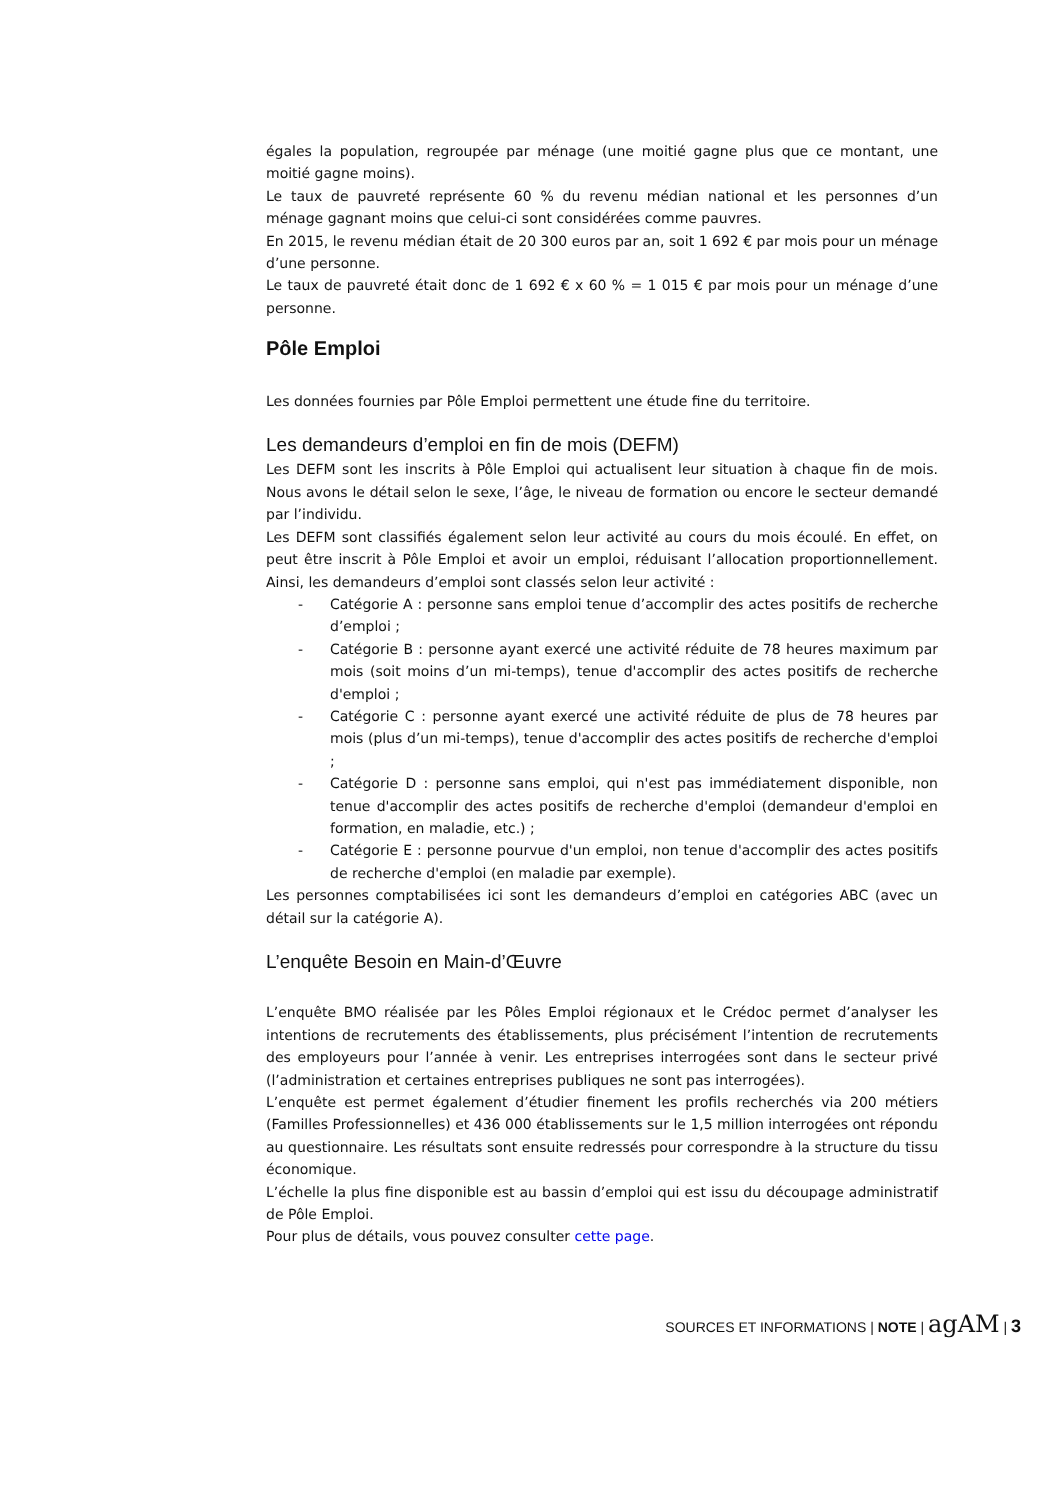égales la population, regroupée par ménage (une moitié gagne plus que ce montant, une moitié gagne moins).
Le taux de pauvreté représente 60 % du revenu médian national et les personnes d’un ménage gagnant moins que celui-ci sont considérées comme pauvres.
En 2015, le revenu médian était de 20 300 euros par an, soit 1 692 € par mois pour un ménage d’une personne.
Le taux de pauvreté était donc de 1 692 € x 60 % = 1 015 € par mois pour un ménage d’une personne.
Pôle Emploi
Les données fournies par Pôle Emploi permettent une étude fine du territoire.
Les demandeurs d’emploi en fin de mois (DEFM)
Les DEFM sont les inscrits à Pôle Emploi qui actualisent leur situation à chaque fin de mois. Nous avons le détail selon le sexe, l’âge, le niveau de formation ou encore le secteur demandé par l’individu.
Les DEFM sont classifiés également selon leur activité au cours du mois écoulé. En effet, on peut être inscrit à Pôle Emploi et avoir un emploi, réduisant l’allocation proportionnellement. Ainsi, les demandeurs d’emploi sont classés selon leur activité :
- Catégorie A : personne sans emploi tenue d’accomplir des actes positifs de recherche d’emploi ;
- Catégorie B : personne ayant exercé une activité réduite de 78 heures maximum par mois (soit moins d’un mi-temps), tenue d'accomplir des actes positifs de recherche d'emploi ;
- Catégorie C : personne ayant exercé une activité réduite de plus de 78 heures par mois (plus d’un mi-temps), tenue d'accomplir des actes positifs de recherche d'emploi ;
- Catégorie D : personne sans emploi, qui n'est pas immédiatement disponible, non tenue d'accomplir des actes positifs de recherche d'emploi (demandeur d'emploi en formation, en maladie, etc.) ;
- Catégorie E : personne pourvue d'un emploi, non tenue d'accomplir des actes positifs de recherche d'emploi (en maladie par exemple).
Les personnes comptabilisées ici sont les demandeurs d’emploi en catégories ABC (avec un détail sur la catégorie A).
L’enquête Besoin en Main-d’Œuvre
L’enquête BMO réalisée par les Pôles Emploi régionaux et le Crédoc permet d’analyser les intentions de recrutements des établissements, plus précisément l’intention de recrutements des employeurs pour l’année à venir. Les entreprises interrogées sont dans le secteur privé (l’administration et certaines entreprises publiques ne sont pas interrogées).
L’enquête est permet également d’étudier finement les profils recherchés via 200 métiers (Familles Professionnelles) et 436 000 établissements sur le 1,5 million interrogées ont répondu au questionnaire. Les résultats sont ensuite redressés pour correspondre à la structure du tissu économique.
L’échelle la plus fine disponible est au bassin d’emploi qui est issu du découpage administratif de Pôle Emploi.
Pour plus de détails, vous pouvez consulter cette page.
SOURCES ET INFORMATIONS | NOTE | agAM | 3